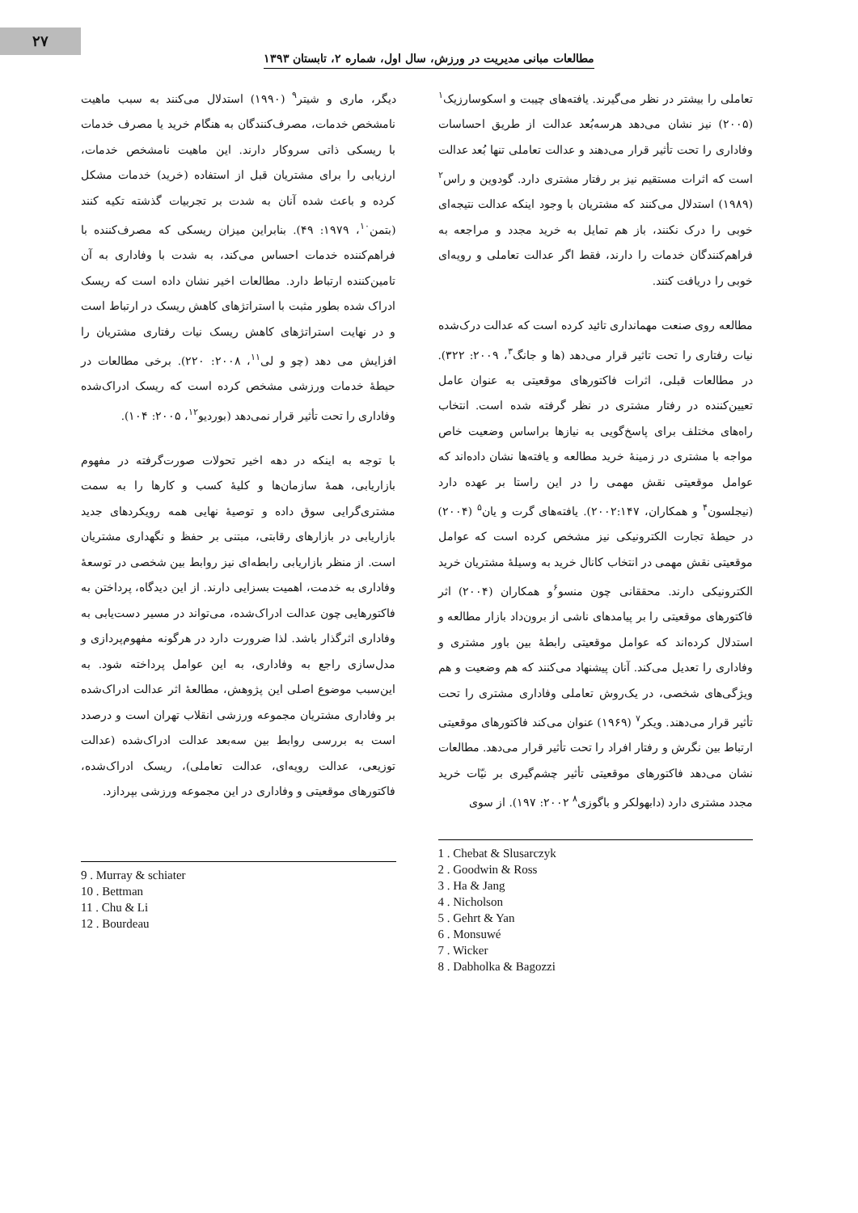۲۷
مطالعات مبانی مدیریت در ورزش، سال اول، شماره ۲، تابستان ۱۳۹۳
تعاملی را بیشتر در نظر می‌گیرند. یافته‌های چیبت و اسکوسارزیک<sup>۱</sup> (۲۰۰۵) نیز نشان می‌دهد هرسه‌بُعد عدالت از طریق احساسات وفاداری را تحت تأثیر قرار می‌دهند و عدالت تعاملی تنها بُعد عدالت است که اثرات مستقیم نیز بر رفتار مشتری دارد. گودوین و راس<sup>۲</sup> (۱۹۸۹) استدلال می‌کنند که مشتریان با وجود اینکه عدالت نتیجه‌ای خوبی را درک نکنند، باز هم تمایل به خرید مجدد و مراجعه به فراهم‌کنندگان خدمات را دارند، فقط اگر عدالت تعاملی و رویه‌ای خوبی را دریافت کنند.
مطالعه روی صنعت مهمانداری تائید کرده است که عدالت درک‌شده نیات رفتاری را تحت تاثیر قرار می‌دهد (ها و جانگ<sup>۳</sup>، ۲۰۰۹: ۳۲۲). در مطالعات قبلی، اثرات فاکتورهای موقعیتی به عنوان عامل تعیین‌کننده در رفتار مشتری در نظر گرفته شده است. انتخاب راه‌های مختلف برای پاسخ‌گویی به نیازها براساس وضعیت خاص مواجه با مشتری در زمینهٔ خرید مطالعه و یافته‌ها نشان داده‌اند که عوامل موقعیتی نقش مهمی را در این راستا بر عهده دارد (نیجلسون<sup>۴</sup> و همکاران، ۲۰۰۲:۱۴۷). یافته‌های گرت و یان<sup>۵</sup> (۲۰۰۴) در حیطهٔ تجارت الکترونیکی نیز مشخص کرده است که عوامل موقعیتی نقش مهمی در انتخاب کانال خرید به وسیلهٔ مشتریان خرید الکترونیکی دارند. محققانی چون منسو<sup>۶</sup>و همکاران (۲۰۰۴) اثر فاکتورهای موقعیتی را بر پیامدهای ناشی از برون‌داد بازار مطالعه و استدلال کرده‌اند که عوامل موقعیتی رابطهٔ بین باور مشتری و وفاداری را تعدیل می‌کند. آنان پیشنهاد می‌کنند که هم وضعیت و هم ویژگی‌های شخصی، در یک‌روش تعاملی وفاداری مشتری را تحت تأثیر قرار می‌دهند. ویکر<sup>۷</sup> (۱۹۶۹) عنوان می‌کند فاکتورهای موقعیتی ارتباط بین نگرش و رفتار افراد را تحت تأثیر قرار می‌دهد. مطالعات نشان می‌دهد فاکتورهای موقعیتی تأثیر چشم‌گیری بر نیّات خرید مجدد مشتری دارد (دابهولکر و باگوزی<sup>۸</sup> ۲۰۰۲: ۱۹۷). از سوی
1 . Chebat & Slusarczyk
2 . Goodwin & Ross
3 . Ha & Jang
4 . Nicholson
5 . Gehrt & Yan
6 . Monsuwé
7 . Wicker
8 . Dabholka & Bagozzi
دیگر، ماری و شیتر<sup>۹</sup> (۱۹۹۰) استدلال می‌کنند به سبب ماهیت نامشخص خدمات، مصرف‌کنندگان به هنگام خرید یا مصرف خدمات با ریسکی ذاتی سروکار دارند. این ماهیت نامشخص خدمات، ارزیابی را برای مشتریان قبل از استفاده (خرید) خدمات مشکل کرده و باعث شده آنان به شدت بر تجربیات گذشته تکیه کنند (بتمن<sup>۱۰</sup>، ۱۹۷۹: ۴۹). بنابراین میزان ریسکی که مصرف‌کننده با فراهم‌کننده خدمات احساس می‌کند، به شدت با وفاداری به آن تامین‌کننده ارتباط دارد. مطالعات اخیر نشان داده است که ریسک ادراک شده بطور مثبت با استراتژهای کاهش ریسک در ارتباط است و در نهایت استراتژهای کاهش ریسک نیات رفتاری مشتریان را افزایش می دهد (چو و لی<sup>۱۱</sup>، ۲۰۰۸: ۲۲۰). برخی مطالعات در حیطهٔ خدمات ورزشی مشخص کرده است که ریسک ادراک‌شده وفاداری را تحت تأثیر قرار نمی‌دهد (بوردیو<sup>۱۲</sup>، ۲۰۰۵: ۱۰۴).
با توجه به اینکه در دهه اخیر تحولات صورت‌گرفته در مفهوم بازاریابی، همهٔ سازمان‌ها و کلیهٔ کسب و کارها را به سمت مشتری‌گرایی سوق داده و توصیهٔ نهایی همه رویکردهای جدید بازاریابی در بازارهای رقابتی، مبتنی بر حفظ و نگهداری مشتریان است. از منظر بازاریابی رابطه‌ای نیز روابط بین شخصی در توسعهٔ وفاداری به خدمت، اهمیت بسزایی دارند. از این دیدگاه، پرداختن به فاکتورهایی چون عدالت ادراک‌شده، می‌تواند در مسیر دست‌یابی به وفاداری اثرگذار باشد. لذا ضرورت دارد در هرگونه مفهوم‌پردازی و مدل‌سازی راجع به وفاداری، به این عوامل پرداخته شود. به این‌سبب موضوع اصلی این پژوهش، مطالعهٔ اثر عدالت ادراک‌شده بر وفاداری مشتریان مجموعه ورزشی انقلاب تهران است و درصدد است به بررسی روابط بین سه‌بعد عدالت ادراک‌شده (عدالت توزیعی، عدالت رویه‌ای، عدالت تعاملی)، ریسک ادراک‌شده، فاکتورهای موقعیتی و وفاداری در این مجموعه ورزشی بپردازد.
9 . Murray & schiater
10 . Bettman
11 . Chu & Li
12 . Bourdeau